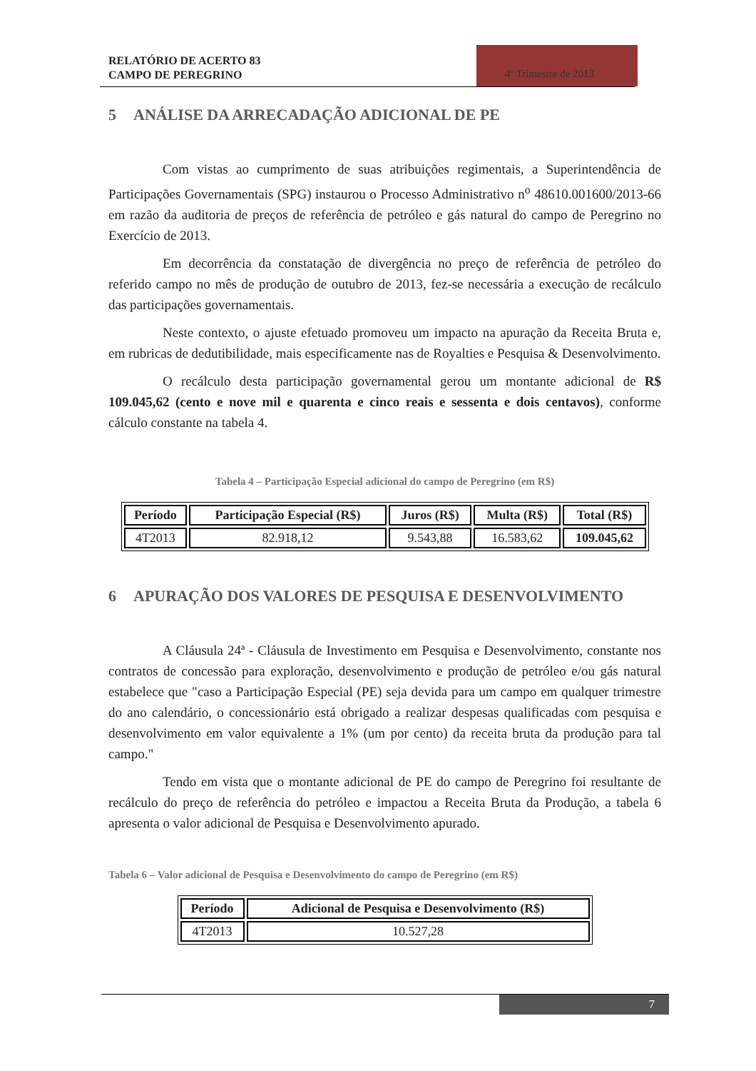RELATÓRIO DE ACERTO 83
CAMPO DE PEREGRINO
4º Trimestre de 2013
5 ANÁLISE DA ARRECADAÇÃO ADICIONAL DE PE
Com vistas ao cumprimento de suas atribuições regimentais, a Superintendência de Participações Governamentais (SPG) instaurou o Processo Administrativo n<sup>o</sup> 48610.001600/2013-66 em razão da auditoria de preços de referência de petróleo e gás natural do campo de Peregrino no Exercício de 2013.
Em decorrência da constatação de divergência no preço de referência de petróleo do referido campo no mês de produção de outubro de 2013, fez-se necessária a execução de recálculo das participações governamentais.
Neste contexto, o ajuste efetuado promoveu um impacto na apuração da Receita Bruta e, em rubricas de dedutibilidade, mais especificamente nas de Royalties e Pesquisa & Desenvolvimento.
O recálculo desta participação governamental gerou um montante adicional de R$ 109.045,62 (cento e nove mil e quarenta e cinco reais e sessenta e dois centavos), conforme cálculo constante na tabela 4.
Tabela 4 – Participação Especial adicional do campo de Peregrino (em R$)
| Período | Participação Especial (R$) | Juros (R$) | Multa (R$) | Total (R$) |
| --- | --- | --- | --- | --- |
| 4T2013 | 82.918,12 | 9.543,88 | 16.583,62 | 109.045,62 |
6 APURAÇÃO DOS VALORES DE PESQUISA E DESENVOLVIMENTO
A Cláusula 24ª - Cláusula de Investimento em Pesquisa e Desenvolvimento, constante nos contratos de concessão para exploração, desenvolvimento e produção de petróleo e/ou gás natural estabelece que "caso a Participação Especial (PE) seja devida para um campo em qualquer trimestre do ano calendário, o concessionário está obrigado a realizar despesas qualificadas com pesquisa e desenvolvimento em valor equivalente a 1% (um por cento) da receita bruta da produção para tal campo."
Tendo em vista que o montante adicional de PE do campo de Peregrino foi resultante de recálculo do preço de referência do petróleo e impactou a Receita Bruta da Produção, a tabela 6 apresenta o valor adicional de Pesquisa e Desenvolvimento apurado.
Tabela 6 – Valor adicional de Pesquisa e Desenvolvimento do campo de Peregrino (em R$)
| Período | Adicional de Pesquisa e Desenvolvimento (R$) |
| --- | --- |
| 4T2013 | 10.527,28 |
7